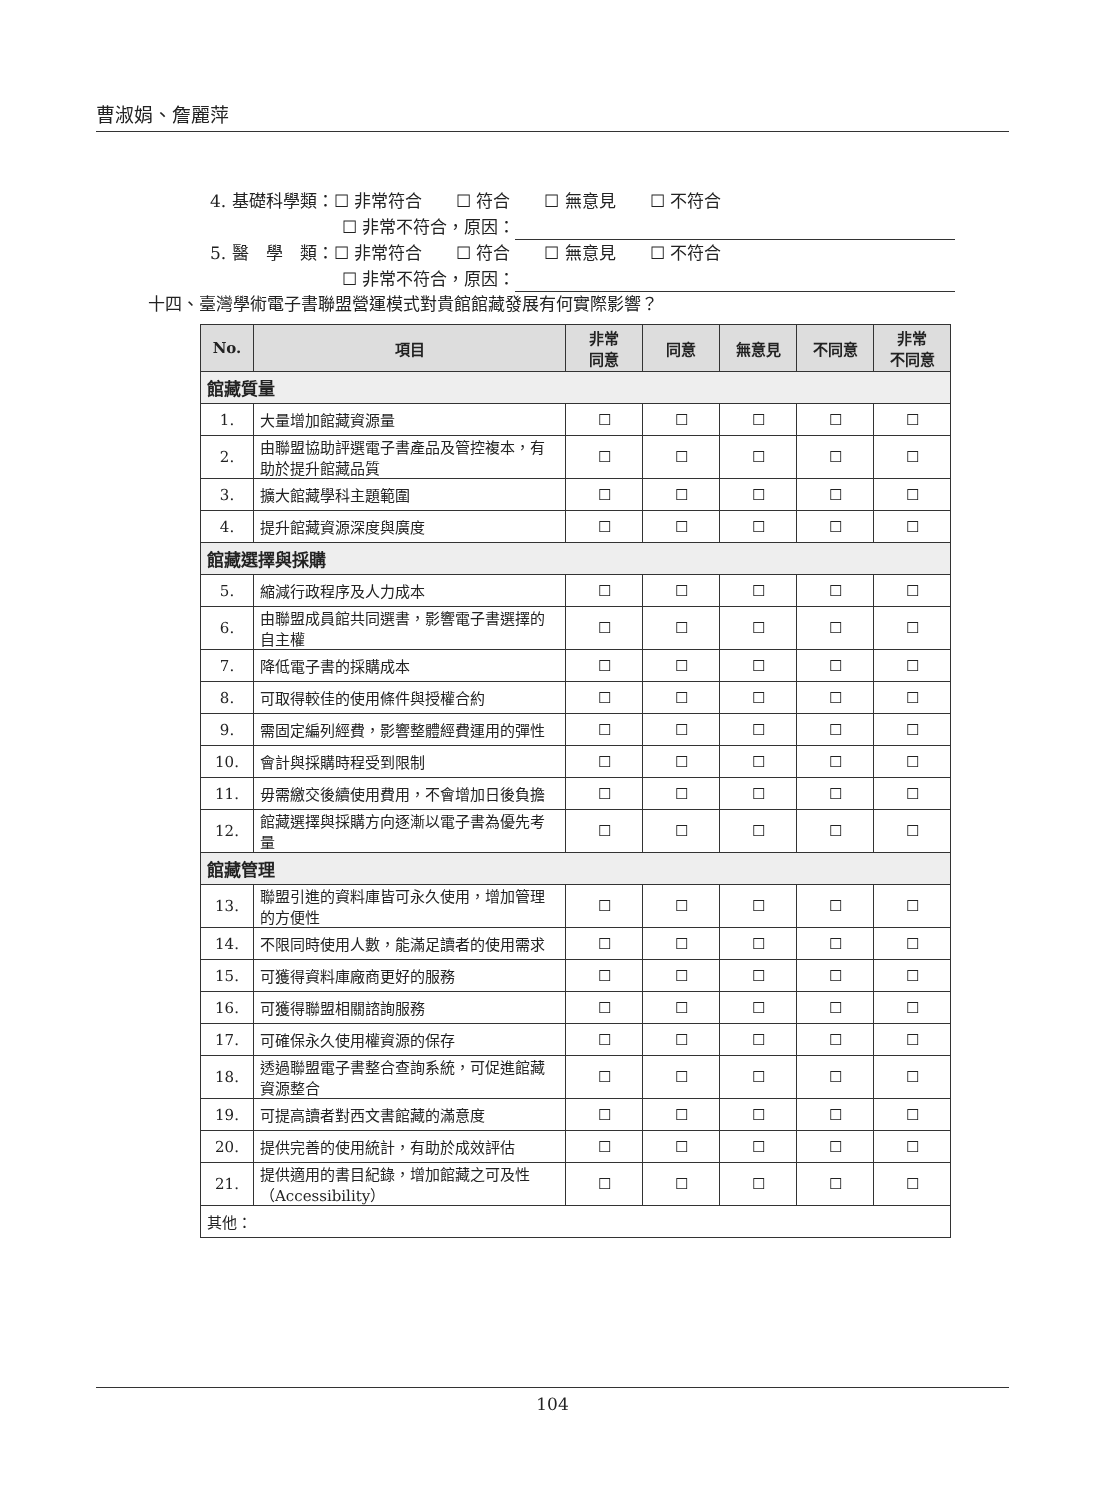曹淑娟、詹麗萍
4. 基礎科學類：☐ 非常符合　　☐ 符合　　☐ 無意見　　☐ 不符合
☐ 非常不符合，原因：
5. 醫　學　類：☐ 非常符合　　☐ 符合　　☐ 無意見　　☐ 不符合
☐ 非常不符合，原因：
十四、臺灣學術電子書聯盟營運模式對貴館館藏發展有何實際影響？
| No. | 項目 | 非常 同意 | 同意 | 無意見 | 不同意 | 非常 不同意 |
| --- | --- | --- | --- | --- | --- | --- |
| 館藏質量 | | | | | | |
| 1. | 大量增加館藏資源量 | ☐ | ☐ | ☐ | ☐ | ☐ |
| 2. | 由聯盟協助評選電子書產品及管控複本，有助於提升館藏品質 | ☐ | ☐ | ☐ | ☐ | ☐ |
| 3. | 擴大館藏學科主題範圍 | ☐ | ☐ | ☐ | ☐ | ☐ |
| 4. | 提升館藏資源深度與廣度 | ☐ | ☐ | ☐ | ☐ | ☐ |
| 館藏選擇與採購 | | | | | | |
| 5. | 縮減行政程序及人力成本 | ☐ | ☐ | ☐ | ☐ | ☐ |
| 6. | 由聯盟成員館共同選書，影響電子書選擇的自主權 | ☐ | ☐ | ☐ | ☐ | ☐ |
| 7. | 降低電子書的採購成本 | ☐ | ☐ | ☐ | ☐ | ☐ |
| 8. | 可取得較佳的使用條件與授權合約 | ☐ | ☐ | ☐ | ☐ | ☐ |
| 9. | 需固定編列經費，影響整體經費運用的彈性 | ☐ | ☐ | ☐ | ☐ | ☐ |
| 10. | 會計與採購時程受到限制 | ☐ | ☐ | ☐ | ☐ | ☐ |
| 11. | 毋需繳交後續使用費用，不會增加日後負擔 | ☐ | ☐ | ☐ | ☐ | ☐ |
| 12. | 館藏選擇與採購方向逐漸以電子書為優先考量 | ☐ | ☐ | ☐ | ☐ | ☐ |
| 館藏管理 | | | | | | |
| 13. | 聯盟引進的資料庫皆可永久使用，增加管理的方便性 | ☐ | ☐ | ☐ | ☐ | ☐ |
| 14. | 不限同時使用人數，能滿足讀者的使用需求 | ☐ | ☐ | ☐ | ☐ | ☐ |
| 15. | 可獲得資料庫廠商更好的服務 | ☐ | ☐ | ☐ | ☐ | ☐ |
| 16. | 可獲得聯盟相關諮詢服務 | ☐ | ☐ | ☐ | ☐ | ☐ |
| 17. | 可確保永久使用權資源的保存 | ☐ | ☐ | ☐ | ☐ | ☐ |
| 18. | 透過聯盟電子書整合查詢系統，可促進館藏資源整合 | ☐ | ☐ | ☐ | ☐ | ☐ |
| 19. | 可提高讀者對西文書館藏的滿意度 | ☐ | ☐ | ☐ | ☐ | ☐ |
| 20. | 提供完善的使用統計，有助於成效評估 | ☐ | ☐ | ☐ | ☐ | ☐ |
| 21. | 提供適用的書目紀錄，增加館藏之可及性（Accessibility） | ☐ | ☐ | ☐ | ☐ | ☐ |
| 其他： | | | | | | |
104